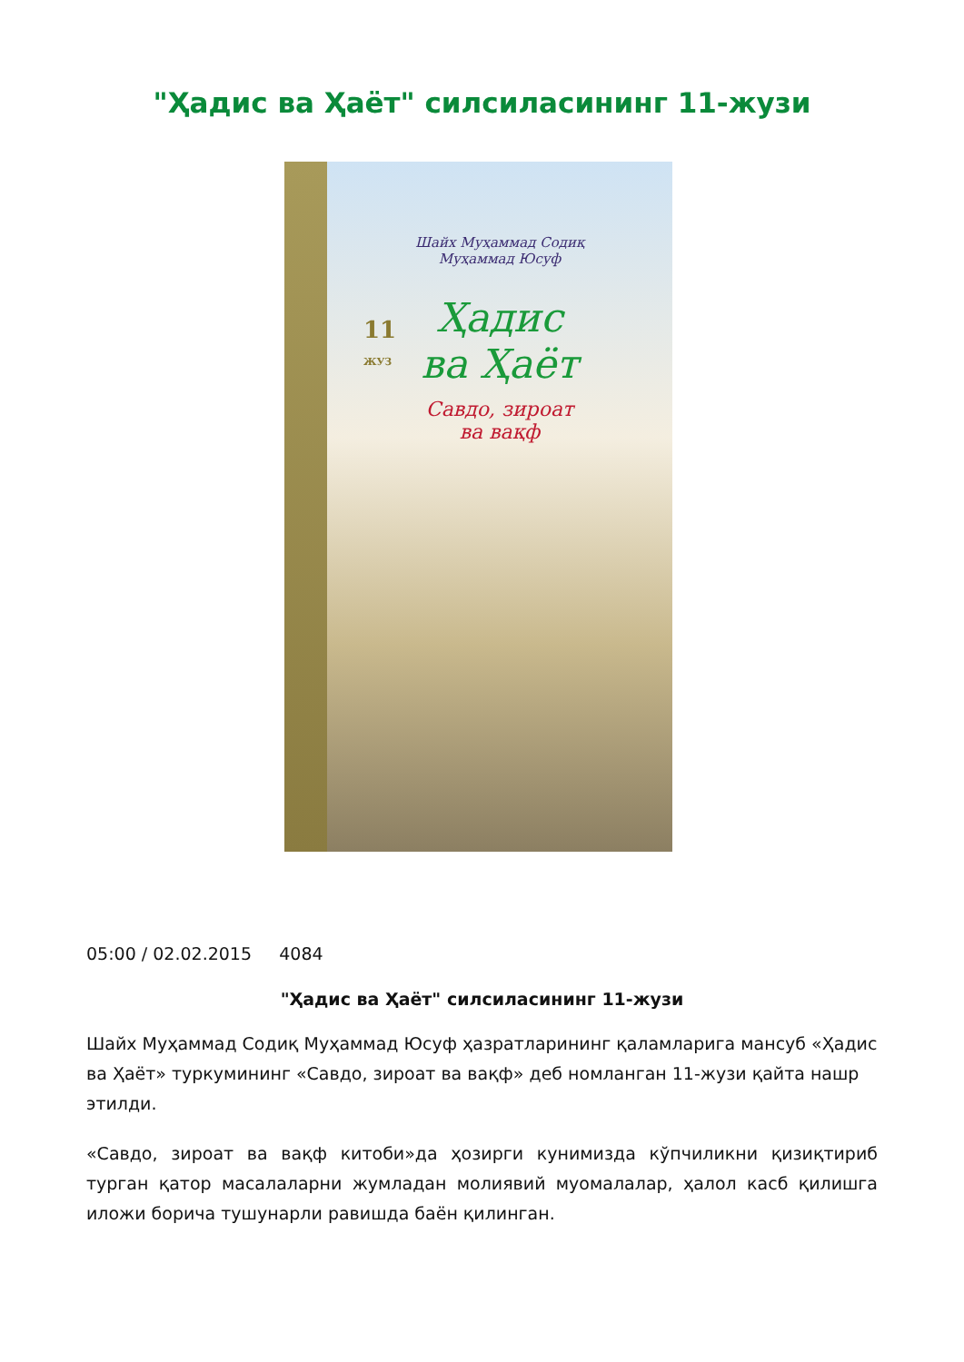"Ҳадис ва Ҳаёт" силсиласининг 11-жузи
Шайх Муҳаммад Содиқ
Муҳаммад Юсуф
Ҳадис
ва Ҳаёт
Савдо, зироат
ва вақф
11
ЖУЗ
05:00 / 02.02.2015 4084
"Ҳадис ва Ҳаёт" силсиласининг 11-жузи
Шайх Муҳаммад Содиқ Муҳаммад Юсуф ҳазратларининг қаламларига мансуб «Ҳадис ва Ҳаёт» туркумининг «Савдо, зироат ва вақф» деб номланган 11-жузи қайта нашр этилди.
«Савдо, зироат ва вақф китоби»да ҳозирги кунимизда кўпчиликни қизиқтириб турган қатор масалаларни жумладан молиявий муомалалар, ҳалол касб қилишга иложи борича тушунарли равишда баён қилинган.